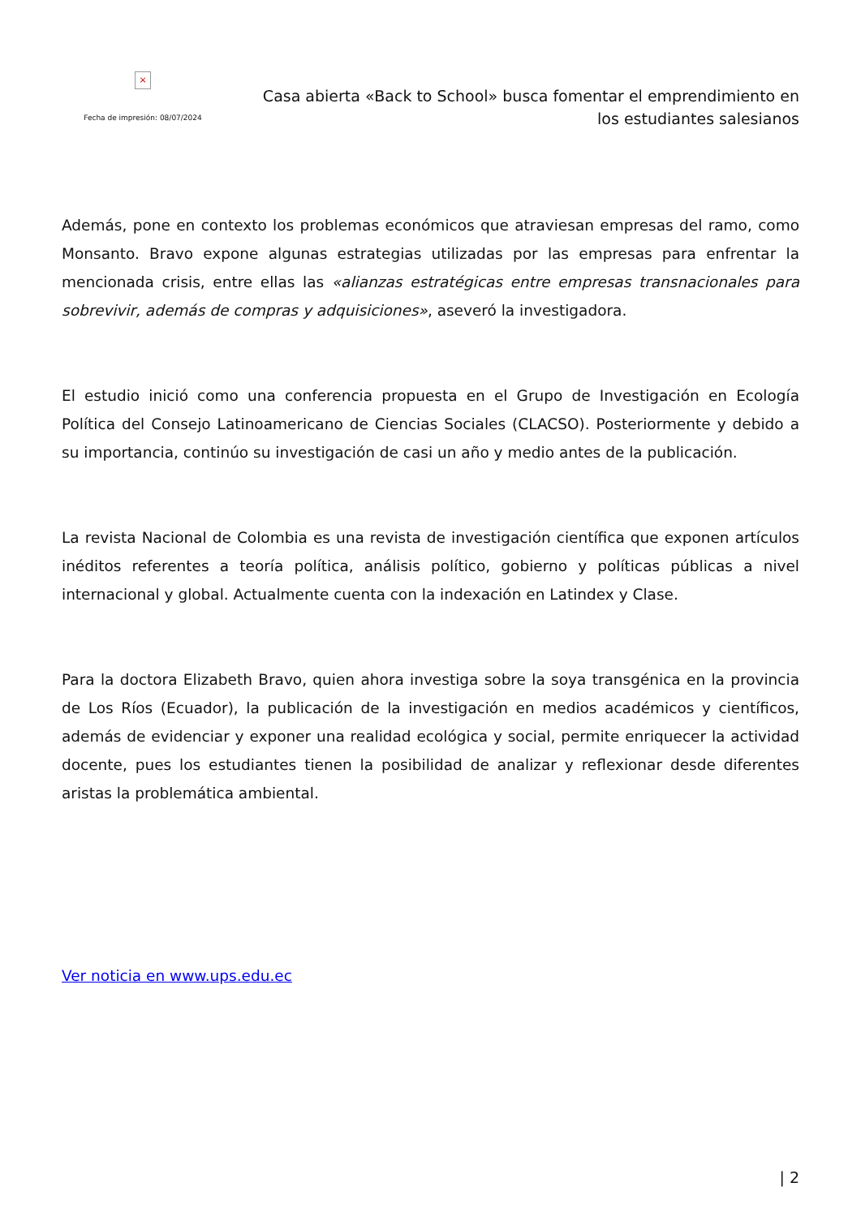×
Fecha de impresión: 08/07/2024
Casa abierta «Back to School» busca fomentar el emprendimiento en los estudiantes salesianos
Además, pone en contexto los problemas económicos que atraviesan empresas del ramo, como Monsanto. Bravo expone algunas estrategias utilizadas por las empresas para enfrentar la mencionada crisis, entre ellas las «alianzas estratégicas entre empresas transnacionales para sobrevivir, además de compras y adquisiciones», aseveró la investigadora.
El estudio inició como una conferencia propuesta en el Grupo de Investigación en Ecología Política del Consejo Latinoamericano de Ciencias Sociales (CLACSO). Posteriormente y debido a su importancia, continúo su investigación de casi un año y medio antes de la publicación.
La revista Nacional de Colombia es una revista de investigación científica que exponen artículos inéditos referentes a teoría política, análisis político, gobierno y políticas públicas a nivel internacional y global. Actualmente cuenta con la indexación en Latindex y Clase.
Para la doctora Elizabeth Bravo, quien ahora investiga sobre la soya transgénica en la provincia de Los Ríos (Ecuador), la publicación de la investigación en medios académicos y científicos, además de evidenciar y exponer una realidad ecológica y social, permite enriquecer la actividad docente, pues los estudiantes tienen la posibilidad de analizar y reflexionar desde diferentes aristas la problemática ambiental.
Ver noticia en www.ups.edu.ec
| 2